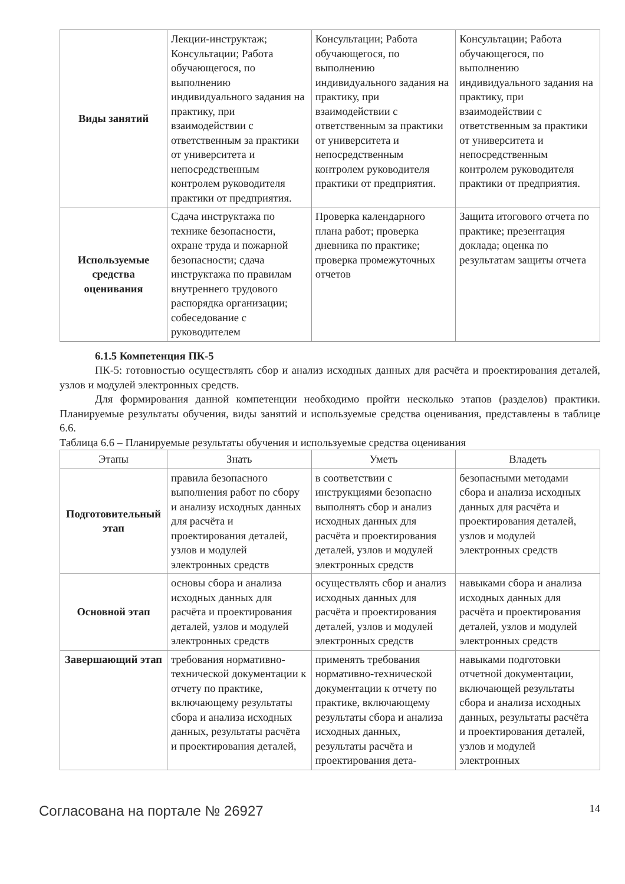| Виды занятий | Лекции-инструктаж; Консультации; Работа обучающегося, по выполнению индивидуального задания на практику, при взаимодействии с ответственным за практики от университета и непосредственным контролем руководителя практики от предприятия. | Консультации; Работа обучающегося, по выполнению индивидуального задания на практику, при взаимодействии с ответственным за практики от университета и непосредственным контролем руководителя практики от предприятия. | Консультации; Работа обучающегося, по выполнению индивидуального задания на практику, при взаимодействии с ответственным за практики от университета и непосредственным контролем руководителя практики от предприятия. |
| Используемые средства оценивания | Сдача инструктажа по технике безопасности, охране труда и пожарной безопасности; сдача инструктажа по правилам внутреннего трудового распорядка организации; собеседование с руководителем | Проверка календарного плана работ; проверка дневника по практике; проверка промежуточных отчетов | Защита итогового отчета по практике; презентация доклада; оценка по результатам защиты отчета |
6.1.5 Компетенция ПК-5
ПК-5: готовностью осуществлять сбор и анализ исходных данных для расчёта и проектирования деталей, узлов и модулей электронных средств.
Для формирования данной компетенции необходимо пройти несколько этапов (разделов) практики. Планируемые результаты обучения, виды занятий и используемые средства оценивания, представлены в таблице 6.6.
Таблица 6.6 – Планируемые результаты обучения и используемые средства оценивания
| Этапы | Знать | Уметь | Владеть |
| --- | --- | --- | --- |
| Подготовительный этап | правила безопасного выполнения работ по сбору и анализу исходных данных для расчёта и проектирования деталей, узлов и модулей электронных средств | в соответствии с инструкциями безопасно выполнять сбор и анализ исходных данных для расчёта и проектирования деталей, узлов и модулей электронных средств | безопасными методами сбора и анализа исходных данных для расчёта и проектирования деталей, узлов и модулей электронных средств |
| Основной этап | основы сбора и анализа исходных данных для расчёта и проектирования деталей, узлов и модулей электронных средств | осуществлять сбор и анализ исходных данных для расчёта и проектирования деталей, узлов и модулей электронных средств | навыками сбора и анализа исходных данных для расчёта и проектирования деталей, узлов и модулей электронных средств |
| Завершающий этап | требования нормативно-технической документации к отчету по практике, включающему результаты сбора и анализа исходных данных, результаты расчёта и проектирования деталей, | применять требования нормативно-технической документации к отчету по практике, включающему результаты сбора и анализа исходных данных, результаты расчёта и проектирования дета- | навыками подготовки отчетной документации, включающей результаты сбора и анализа исходных данных, результаты расчёта и проектирования деталей, узлов и модулей электронных |
Согласована на портале № 26927 14